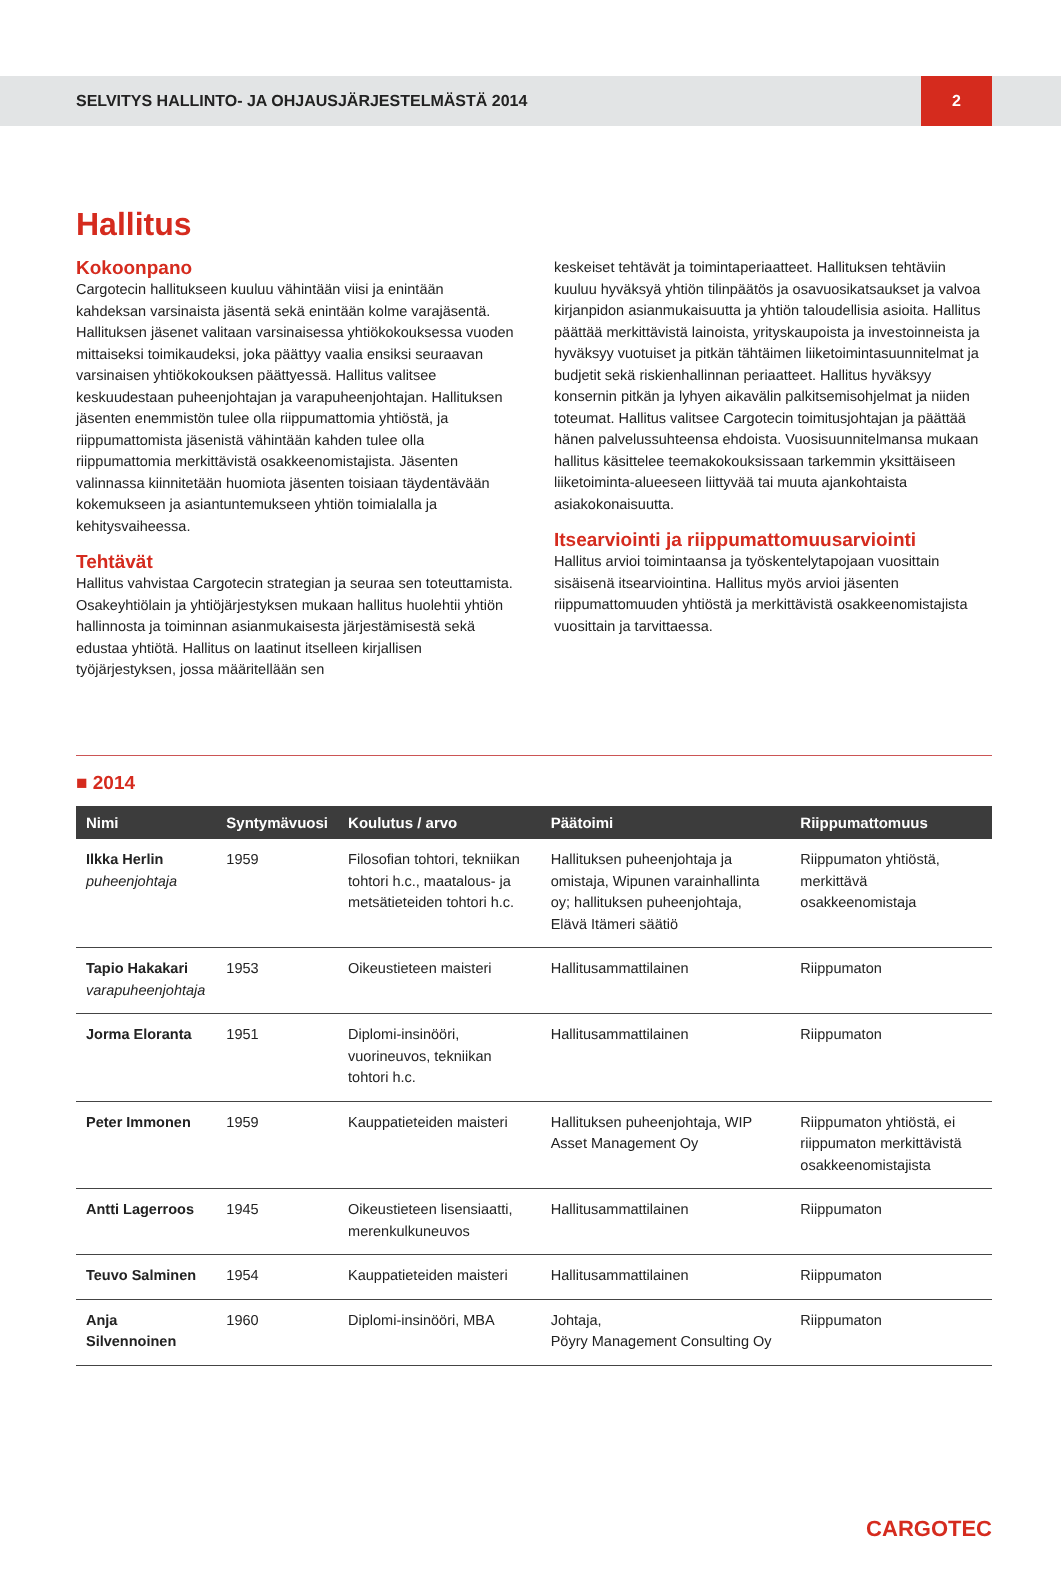SELVITYS HALLINTO- JA OHJAUSJÄRJESTELMÄSTÄ 2014
2
Hallitus
Kokoonpano
Cargotecin hallitukseen kuuluu vähintään viisi ja enintään kahdeksan varsinaista jäsentä sekä enintään kolme varajäsentä. Hallituksen jäsenet valitaan varsinaisessa yhtiökokouksessa vuoden mittaiseksi toimikaudeksi, joka päättyy vaalia ensiksi seuraavan varsinaisen yhtiökokouksen päättyessä. Hallitus valitsee keskuudestaan puheenjohtajan ja varapuheenjohtajan. Hallituksen jäsenten enemmistön tulee olla riippumattomia yhtiöstä, ja riippumattomista jäsenistä vähintään kahden tulee olla riippumattomia merkittävistä osakkeenomistajista. Jäsenten valinnassa kiinnitetään huomiota jäsenten toisiaan täydentävään kokemukseen ja asiantuntemukseen yhtiön toimialalla ja kehitysvaiheessa.
Tehtävät
Hallitus vahvistaa Cargotecin strategian ja seuraa sen toteuttamista. Osakeyhtiölain ja yhtiöjärjestyksen mukaan hallitus huolehtii yhtiön hallinnosta ja toiminnan asianmukaisesta järjestämisestä sekä edustaa yhtiötä. Hallitus on laatinut itselleen kirjallisen työjärjestyksen, jossa määritellään sen
keskeiset tehtävät ja toimintaperiaatteet. Hallituksen tehtäviin kuuluu hyväksyä yhtiön tilinpäätös ja osavuosikatsaukset ja valvoa kirjanpidon asianmukaisuutta ja yhtiön taloudellisia asioita. Hallitus päättää merkittävistä lainoista, yrityskaupoista ja investoinneista ja hyväksyy vuotuiset ja pitkän tähtäimen liiketoimintasuunnitelmat ja budjetit sekä riskienhallinnan periaatteet. Hallitus hyväksyy konsernin pitkän ja lyhyen aikavälin palkitsemisohjelmat ja niiden toteumat. Hallitus valitsee Cargotecin toimitusjohtajan ja päättää hänen palvelussuhteensa ehdoista. Vuosisuunnitelmansa mukaan hallitus käsittelee teemakokouksissaan tarkemmin yksittäiseen liiketoiminta-alueeseen liittyvää tai muuta ajankohtaista asiakokonaisuutta.
Itsearviointi ja riippumattomuusarviointi
Hallitus arvioi toimintaansa ja työskentelytapojaan vuosittain sisäisenä itsearviointina. Hallitus myös arvioi jäsenten riippumattomuuden yhtiöstä ja merkittävistä osakkeenomistajista vuosittain ja tarvittaessa.
■ 2014
| Nimi | Syntymävuosi | Koulutus / arvo | Päätoimi | Riippumattomuus |
| --- | --- | --- | --- | --- |
| Ilkka Herlin puheenjohtaja | 1959 | Filosofian tohtori, tekniikan tohtori h.c., maatalous- ja metsätieteiden tohtori h.c. | Hallituksen puheenjohtaja ja omistaja, Wipunen varainhallinta oy; hallituksen puheenjohtaja, Elävä Itämeri säätiö | Riippumaton yhtiöstä, merkittävä osakkeenomistaja |
| Tapio Hakakari varapuheenjohtaja | 1953 | Oikeustieteen maisteri | Hallitusammattilainen | Riippumaton |
| Jorma Eloranta | 1951 | Diplomi-insinööri, vuorineuvos, tekniikan tohtori h.c. | Hallitusammattilainen | Riippumaton |
| Peter Immonen | 1959 | Kauppatieteiden maisteri | Hallituksen puheenjohtaja, WIP Asset Management Oy | Riippumaton yhtiöstä, ei riippumaton merkittävistä osakkeenomistajista |
| Antti Lagerroos | 1945 | Oikeustieteen lisensiaatti, merenkulkuneuvos | Hallitusammattilainen | Riippumaton |
| Teuvo Salminen | 1954 | Kauppatieteiden maisteri | Hallitusammattilainen | Riippumaton |
| Anja Silvennoinen | 1960 | Diplomi-insinööri, MBA | Johtaja, Pöyry Management Consulting Oy | Riippumaton |
CARGOTEC